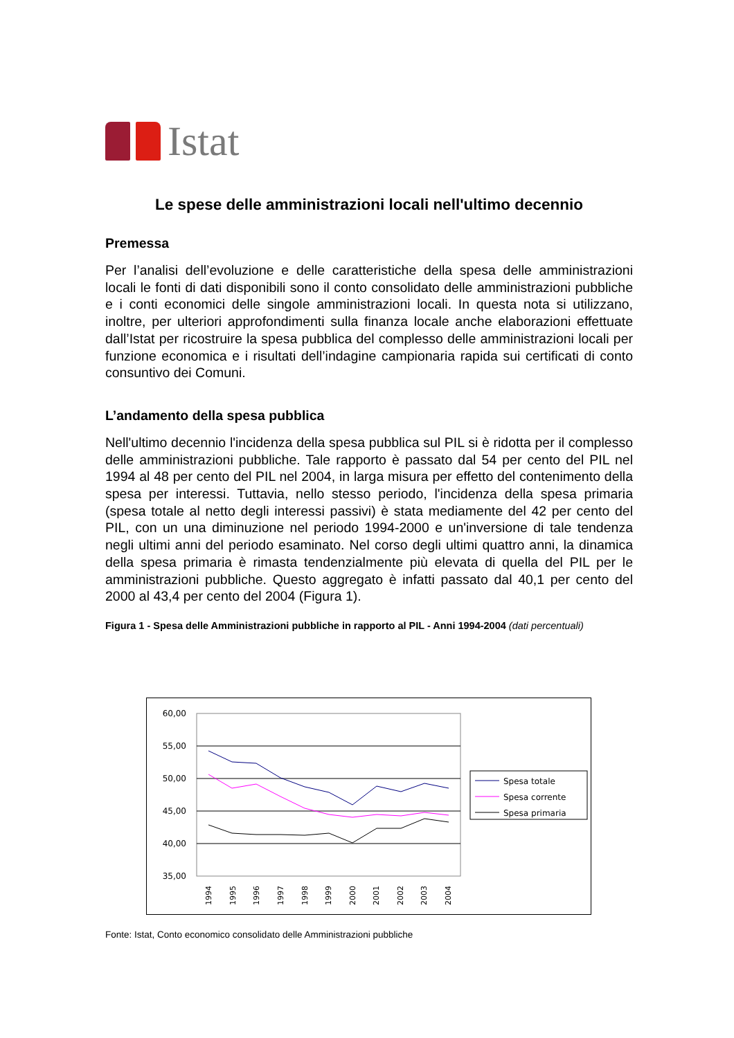Istat
Le spese delle amministrazioni locali nell'ultimo decennio
Premessa
Per l’analisi dell’evoluzione e delle caratteristiche della spesa delle amministrazioni locali le fonti di dati disponibili sono il conto consolidato delle amministrazioni pubbliche e i conti economici delle singole amministrazioni locali. In questa nota si utilizzano, inoltre, per ulteriori approfondimenti sulla finanza locale anche elaborazioni effettuate dall’Istat per ricostruire la spesa pubblica del complesso delle amministrazioni locali per funzione economica e i risultati dell’indagine campionaria rapida sui certificati di conto consuntivo dei Comuni.
L’andamento della spesa pubblica
Nell'ultimo decennio l'incidenza della spesa pubblica sul PIL si è ridotta per il complesso delle amministrazioni pubbliche. Tale rapporto è passato dal 54 per cento del PIL nel 1994 al 48 per cento del PIL nel 2004, in larga misura per effetto del contenimento della spesa per interessi. Tuttavia, nello stesso periodo, l'incidenza della spesa primaria (spesa totale al netto degli interessi passivi) è stata mediamente del 42 per cento del PIL, con un una diminuzione nel periodo 1994-2000 e un'inversione di tale tendenza negli ultimi anni del periodo esaminato. Nel corso degli ultimi quattro anni, la dinamica della spesa primaria è rimasta tendenzialmente più elevata di quella del PIL per le amministrazioni pubbliche. Questo aggregato è infatti passato dal 40,1 per cento del 2000 al 43,4 per cento del 2004 (Figura 1).
Figura 1 - Spesa delle Amministrazioni pubbliche in rapporto al PIL - Anni 1994-2004 (dati percentuali)
60,00
55,00
50,00
45,00
40,00
35,00
1994
1995
1996
1997
1998
1999
2000
2001
2002
2003
2004
Spesa totale
Spesa corrente
Spesa primaria
Fonte: Istat, Conto economico consolidato delle Amministrazioni pubbliche